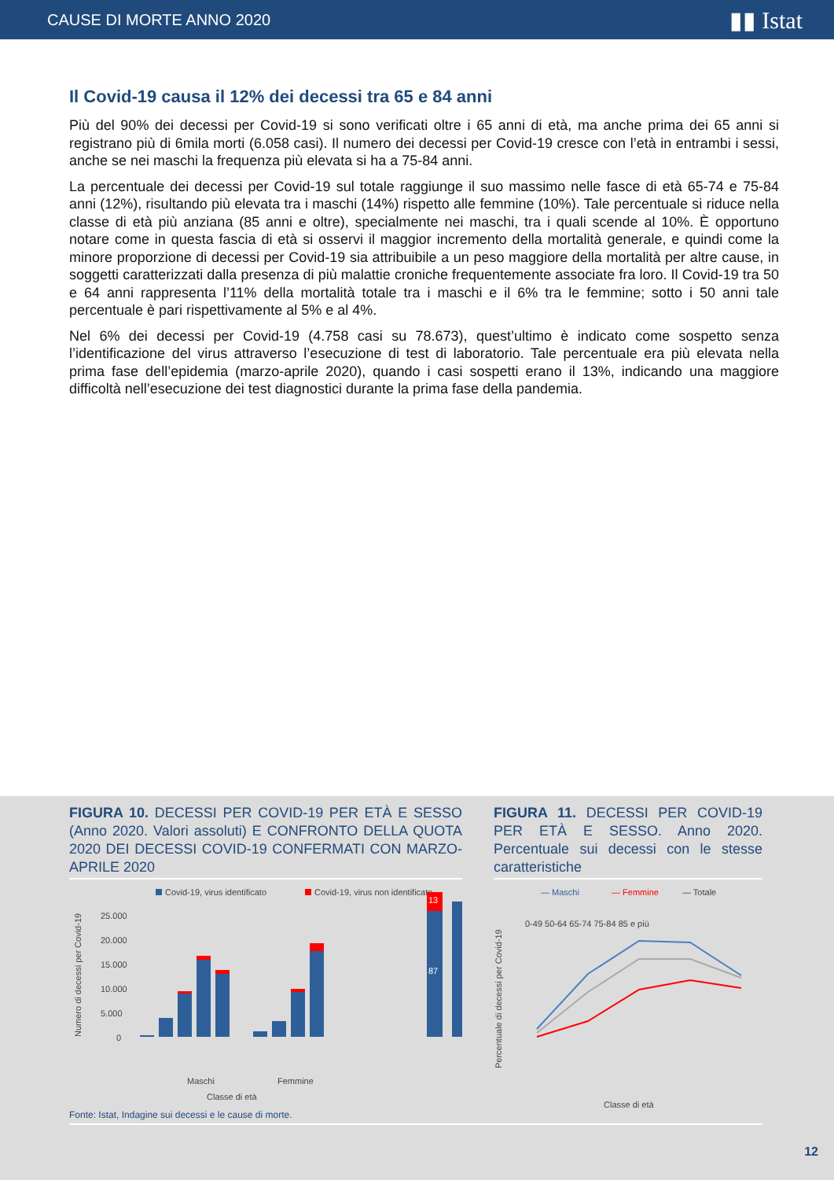CAUSE DI MORTE ANNO 2020 ▮▮ Istat
Il Covid-19 causa il 12% dei decessi tra 65 e 84 anni
Più del 90% dei decessi per Covid-19 si sono verificati oltre i 65 anni di età, ma anche prima dei 65 anni si registrano più di 6mila morti (6.058 casi). Il numero dei decessi per Covid-19 cresce con l’età in entrambi i sessi, anche se nei maschi la frequenza più elevata si ha a 75-84 anni.
La percentuale dei decessi per Covid-19 sul totale raggiunge il suo massimo nelle fasce di età 65-74 e 75-84 anni (12%), risultando più elevata tra i maschi (14%) rispetto alle femmine (10%). Tale percentuale si riduce nella classe di età più anziana (85 anni e oltre), specialmente nei maschi, tra i quali scende al 10%. È opportuno notare come in questa fascia di età si osservi il maggior incremento della mortalità generale, e quindi come la minore proporzione di decessi per Covid-19 sia attribuibile a un peso maggiore della mortalità per altre cause, in soggetti caratterizzati dalla presenza di più malattie croniche frequentemente associate fra loro. Il Covid-19 tra 50 e 64 anni rappresenta l’11% della mortalità totale tra i maschi e il 6% tra le femmine; sotto i 50 anni tale percentuale è pari rispettivamente al 5% e al 4%.
Nel 6% dei decessi per Covid-19 (4.758 casi su 78.673), quest’ultimo è indicato come sospetto senza l’identificazione del virus attraverso l’esecuzione di test di laboratorio. Tale percentuale era più elevata nella prima fase dell’epidemia (marzo-aprile 2020), quando i casi sospetti erano il 13%, indicando una maggiore difficoltà nell’esecuzione dei test diagnostici durante la prima fase della pandemia.
FIGURA 10. DECESSI PER COVID-19 PER ETÀ E SESSO (Anno 2020. Valori assoluti) E CONFRONTO DELLA QUOTA 2020 DEI DECESSI COVID-19 CONFERMATI CON MARZO-APRILE 2020
Covid-19, virus identificato
Covid-19, virus non identificato
Numero di decessi per Covid-19
25.000
20.000
15.000
10.000
5.000
0
Maschi
Femmine
Classe di età
87
13
FIGURA 11. DECESSI PER COVID-19 PER ETÀ E SESSO. Anno 2020. Percentuale sui decessi con le stesse caratteristiche
— Maschi
— Femmine
— Totale
Percentuale di decessi per Covid-19
0-49 50-64 65-74 75-84 85 e più
Classe di età
Fonte: Istat, Indagine sui decessi e le cause di morte.
12